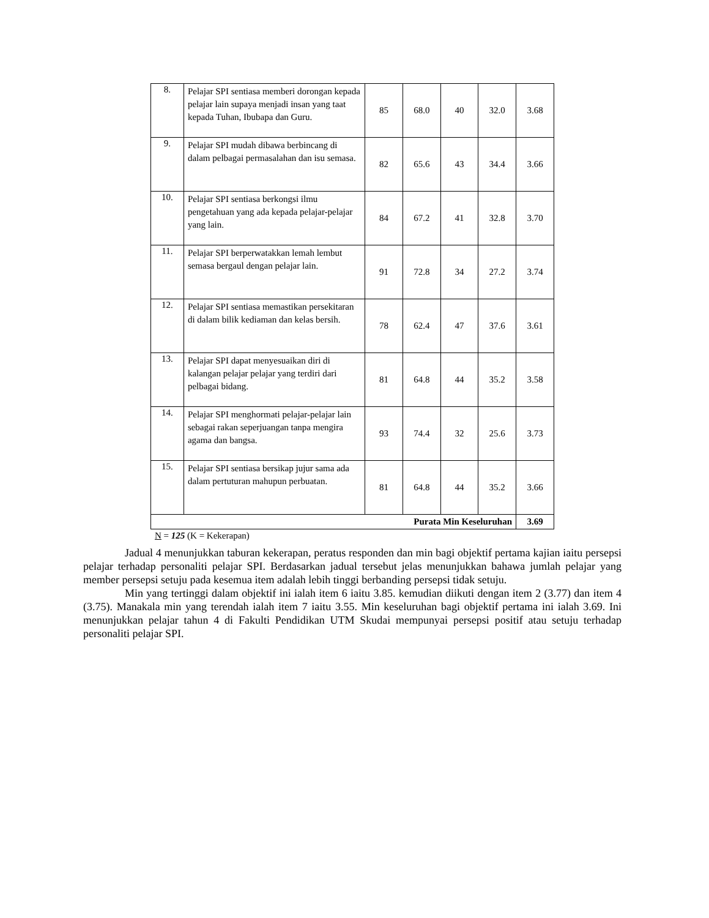| 8. | Pelajar SPI sentiasa memberi dorongan kepada pelajar lain supaya menjadi insan yang taat kepada Tuhan, Ibubapa dan Guru. | 85 | 68.0 | 40 | 32.0 | 3.68 |
| 9. | Pelajar SPI mudah dibawa berbincang di dalam pelbagai permasalahan dan isu semasa. | 82 | 65.6 | 43 | 34.4 | 3.66 |
| 10. | Pelajar SPI sentiasa berkongsi ilmu pengetahuan yang ada kepada pelajar-pelajar yang lain. | 84 | 67.2 | 41 | 32.8 | 3.70 |
| 11. | Pelajar SPI berperwatakkan lemah lembut semasa bergaul dengan pelajar lain. | 91 | 72.8 | 34 | 27.2 | 3.74 |
| 12. | Pelajar SPI sentiasa memastikan persekitaran di dalam bilik kediaman dan kelas bersih. | 78 | 62.4 | 47 | 37.6 | 3.61 |
| 13. | Pelajar SPI dapat menyesuaikan diri di kalangan pelajar pelajar yang terdiri dari pelbagai bidang. | 81 | 64.8 | 44 | 35.2 | 3.58 |
| 14. | Pelajar SPI menghormati pelajar-pelajar lain sebagai rakan seperjuangan tanpa mengira agama dan bangsa. | 93 | 74.4 | 32 | 25.6 | 3.73 |
| 15. | Pelajar SPI sentiasa bersikap jujur sama ada dalam pertuturan mahupun perbuatan. | 81 | 64.8 | 44 | 35.2 | 3.66 |
| Purata Min Keseluruhan | | | | | | 3.69 |
N = 125 (K = Kekerapan)
Jadual 4 menunjukkan taburan kekerapan, peratus responden dan min bagi objektif pertama kajian iaitu persepsi pelajar terhadap personaliti pelajar SPI. Berdasarkan jadual tersebut jelas menunjukkan bahawa jumlah pelajar yang member persepsi setuju pada kesemua item adalah lebih tinggi berbanding persepsi tidak setuju.
Min yang tertinggi dalam objektif ini ialah item 6 iaitu 3.85. kemudian diikuti dengan item 2 (3.77) dan item 4 (3.75). Manakala min yang terendah ialah item 7 iaitu 3.55. Min keseluruhan bagi objektif pertama ini ialah 3.69. Ini menunjukkan pelajar tahun 4 di Fakulti Pendidikan UTM Skudai mempunyai persepsi positif atau setuju terhadap personaliti pelajar SPI.